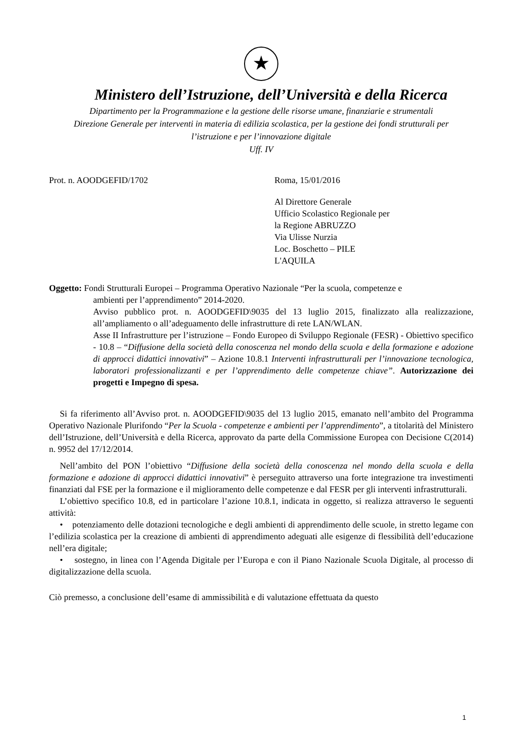★
Ministero dell’Istruzione, dell’Università e della Ricerca
Dipartimento per la Programmazione e la gestione delle risorse umane, finanziarie e strumentali
Direzione Generale per interventi in materia di edilizia scolastica, per la gestione dei fondi strutturali per
l’istruzione e per l’innovazione digitale
Uff. IV
Prot. n. AOODGEFID/1702 Roma, 15/01/2016
Al Direttore Generale
Ufficio Scolastico Regionale per
la Regione ABRUZZO
Via Ulisse Nurzia
Loc. Boschetto – PILE
L'AQUILA
Oggetto: Fondi Strutturali Europei – Programma Operativo Nazionale “Per la scuola, competenze e
ambienti per l’apprendimento” 2014-2020.
Avviso pubblico prot. n. AOODGEFID\9035 del 13 luglio 2015, finalizzato alla realizzazione, all’ampliamento o all’adeguamento delle infrastrutture di rete LAN/WLAN.
Asse II Infrastrutture per l’istruzione – Fondo Europeo di Sviluppo Regionale (FESR) - Obiettivo specifico - 10.8 – “Diffusione della società della conoscenza nel mondo della scuola e della formazione e adozione di approcci didattici innovativi” – Azione 10.8.1 Interventi infrastrutturali per l’innovazione tecnologica, laboratori professionalizzanti e per l’apprendimento delle competenze chiave”. Autorizzazione dei progetti e Impegno di spesa.
Si fa riferimento all’Avviso prot. n. AOODGEFID\9035 del 13 luglio 2015, emanato nell’ambito del Programma Operativo Nazionale Plurifondo “Per la Scuola - competenze e ambienti per l’apprendimento”, a titolarità del Ministero dell’Istruzione, dell’Università e della Ricerca, approvato da parte della Commissione Europea con Decisione C(2014) n. 9952 del 17/12/2014.
Nell’ambito del PON l’obiettivo “Diffusione della società della conoscenza nel mondo della scuola e della formazione e adozione di approcci didattici innovativi” è perseguito attraverso una forte integrazione tra investimenti finanziati dal FSE per la formazione e il miglioramento delle competenze e dal FESR per gli interventi infrastrutturali.
L’obiettivo specifico 10.8, ed in particolare l’azione 10.8.1, indicata in oggetto, si realizza attraverso le seguenti attività:
• potenziamento delle dotazioni tecnologiche e degli ambienti di apprendimento delle scuole, in stretto legame con l’edilizia scolastica per la creazione di ambienti di apprendimento adeguati alle esigenze di flessibilità dell’educazione nell’era digitale;
• sostegno, in linea con l’Agenda Digitale per l’Europa e con il Piano Nazionale Scuola Digitale, al processo di digitalizzazione della scuola.
Ciò premesso, a conclusione dell’esame di ammissibilità e di valutazione effettuata da questo
1